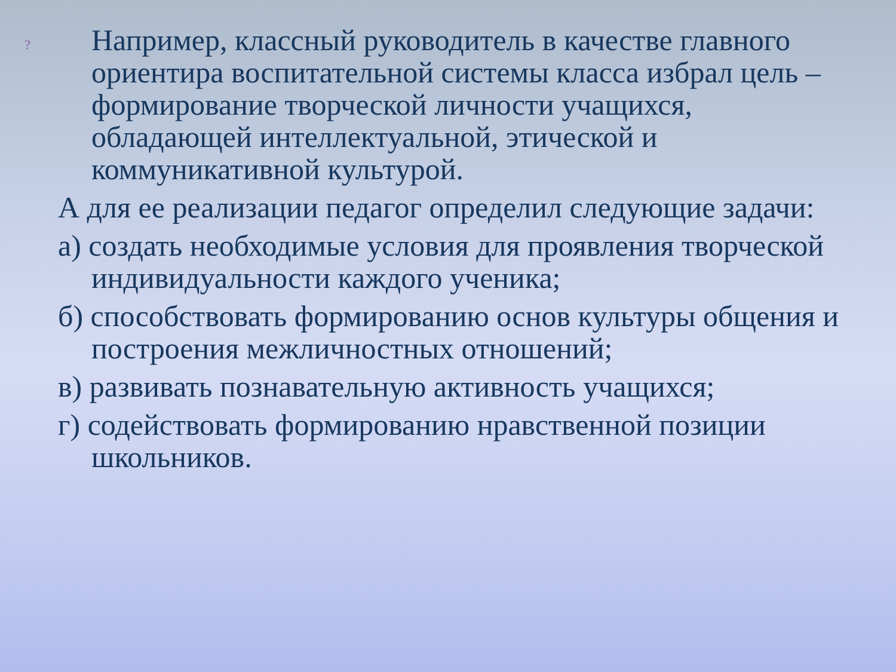? Например, классный руководитель в качестве главного ориентира воспитательной системы класса избрал цель – формирование творческой личности учащихся, обладающей интеллектуальной, этической и коммуникативной культурой.
А для ее реализации педагог определил следующие задачи:
а) создать необходимые условия для проявления творческой индивидуальности каждого ученика;
б) способствовать формированию основ культуры общения и построения межличностных отношений;
в) развивать познавательную активность учащихся;
г) содействовать формированию нравственной позиции школьников.